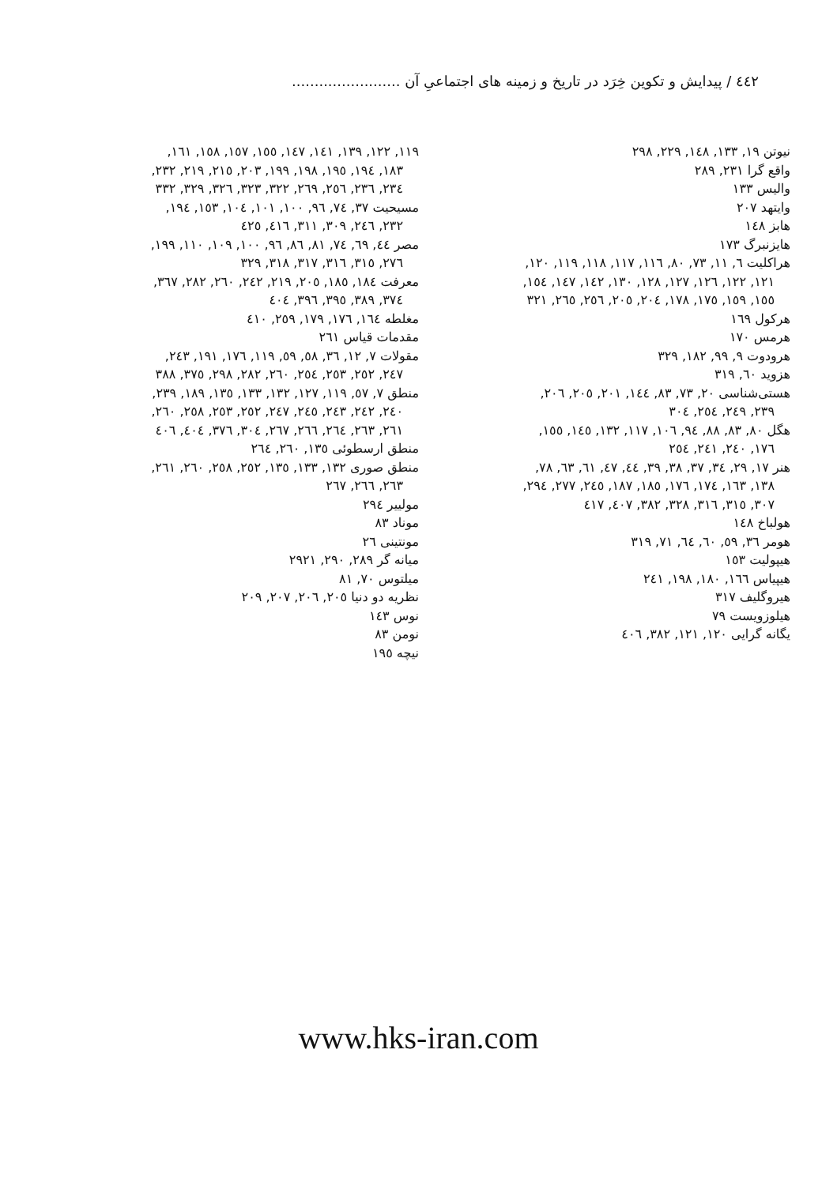٤٤٢ / پیدایش و تکوین خِرَد در تاریخ و زمینه های اجتماعیِ آن ........................
نیوتن ۱۹, ۱۳۳, ۱٤۸, ۲۲۹, ۲۹۸
واقع گرا ۲۳۱, ۲۸۹
والیس ۱۳۳
وایتهد ۲۰۷
هابز ۱٤۸
هایزنبرگ ۱۷۳
هراکلیت ٦, ۱۱, ۷۳, ۸۰, ۱۱٦, ۱۱۷, ۱۱۸, ۱۱۹, ۱۲۰, ۱۲۱, ۱۲۲, ۱۲٦, ۱۲۷, ۱۲۸, ۱۳۰, ۱٤۲, ۱٤۷, ۱٥٤, ۱٥٥, ۱٥۹, ۱۷٥, ۱۷۸, ۲۰٤, ۲۰٥, ۲٥٦, ۲٦٥, ۳۲۱
هرکول ۱٦۹
هرمس ۱۷۰
هرودوت ۹, ۹۹, ۱۸۲, ۳۲۹
هزوید ٦۰, ۳۱۹
هستی‌شناسی ۲۰, ۷۳, ۸۳, ۱٤٤, ۲۰۱, ۲۰٥, ۲۰٦, ۲۳۹, ۲٤۹, ۲٥٤, ۳۰٤
هگل ۸۰, ۸۳, ۸۸, ۹٤, ۱۰٦, ۱۱۷, ۱۳۲, ۱٤٥, ۱٥٥, ۱۷٦, ۲٤۰, ۲٤۱, ۲٥٤
هنر ۱۷, ۲۹, ۳٤, ۳۷, ۳۸, ۳۹, ٤٤, ٤۷, ٦۱, ٦۳, ۷۸, ۱۳۸, ۱٦۳, ۱۷٤, ۱۷٦, ۱۸٥, ۱۸۷, ۲٤٥, ۲۷۷, ۲۹٤, ۳۰۷, ۳۱٥, ۳۱٦, ۳۲۸, ۳۸۲, ٤۰۷, ٤۱۷
هولباخ ۱٤۸
هومر ۳٦, ٥۹, ٦۰, ٦٤, ۷۱, ۳۱۹
هیپولیت ۱٥۳
هیپیاس ۱٦٦, ۱۸۰, ۱۹۸, ۲٤۱
هیروگلیف ۳۱۷
هیلوزویست ۷۹
یگانه گرایی ۱۲۰, ۱۲۱, ۳۸۲, ٤۰٦
۱۱۹, ۱۲۲, ۱۳۹, ۱٤۱, ۱٤۷, ۱٥٥, ۱٥۷, ۱٥۸, ۱٦۱, ۱۸۳, ۱۹٤, ۱۹٥, ۱۹۸, ۱۹۹, ۲۰۳, ۲۱٥, ۲۱۹, ۲۳۲, ۲۳٤, ۲۳٦, ۲٥٦, ۲٦۹, ۳۲۲, ۳۲۳, ۳۲٦, ۳۲۹, ۳۳۲
مسیحیت ۳۷, ۷٤, ۹٦, ۱۰۰, ۱۰۱, ۱۰٤, ۱٥۳, ۱۹٤, ۲۳۲, ۲٤٦, ۳۰۹, ۳۱۱, ٤۱٦, ٤۲٥
مصر ٤٤, ٦۹, ۷٤, ۸۱, ۸٦, ۹٦, ۱۰۰, ۱۰۹, ۱۱۰, ۱۹۹, ۲۷٦, ۳۱٥, ۳۱٦, ۳۱۷, ۳۱۸, ۳۲۹
معرفت ۱۸٤, ۱۸٥, ۲۰٥, ۲۱۹, ۲٤۲, ۲٦۰, ۲۸۲, ۳٦۷, ۳۷٤, ۳۸۹, ۳۹٥, ۳۹٦, ٤۰٤
مغلطه ۱٦٤, ۱۷٦, ۱۷۹, ۲٥۹, ٤۱۰
مقدمات قیاس ۲٦۱
مقولات ۷, ۱۲, ۳٦, ٥۸, ٥۹, ۱۱۹, ۱۷٦, ۱۹۱, ۲٤۳, ۲٤۷, ۲٥۲, ۲٥۳, ۲٥٤, ۲٦۰, ۲۸۲, ۲۹۸, ۳۷٥, ۳۸۸
منطق ۷, ٥۷, ۱۱۹, ۱۲۷, ۱۳۲, ۱۳۳, ۱۳٥, ۱۸۹, ۲۳۹, ۲٤۰, ۲٤۲, ۲٤۳, ۲٤٥, ۲٤۷, ۲٥۲, ۲٥۳, ۲٥۸, ۲٦۰, ۲٦۱, ۲٦۳, ۲٦٤, ۲٦٦, ۲٦۷, ۳۰٤, ۳۷٦, ٤۰٤, ٤۰٦
منطق ارسطوئی ۱۳٥, ۲٦۰, ۲٦٤
منطق صوری ۱۳۲, ۱۳۳, ۱۳٥, ۲٥۲, ۲٥۸, ۲٦۰, ۲٦۱, ۲٦۳, ۲٦٦, ۲٦۷
مولییر ۲۹٤
موناد ۸۳
مونتینی ۲٦
میانه گر ۲۸۹, ۲۹۰, ۲۹۲۱
میلتوس ۷۰, ۸۱
نظریه دو دنیا ۲۰٥, ۲۰٦, ۲۰۷, ۲۰۹
نوس ۱٤۳
نومن ۸۳
نیچه ۱۹٥
www.hks-iran.com